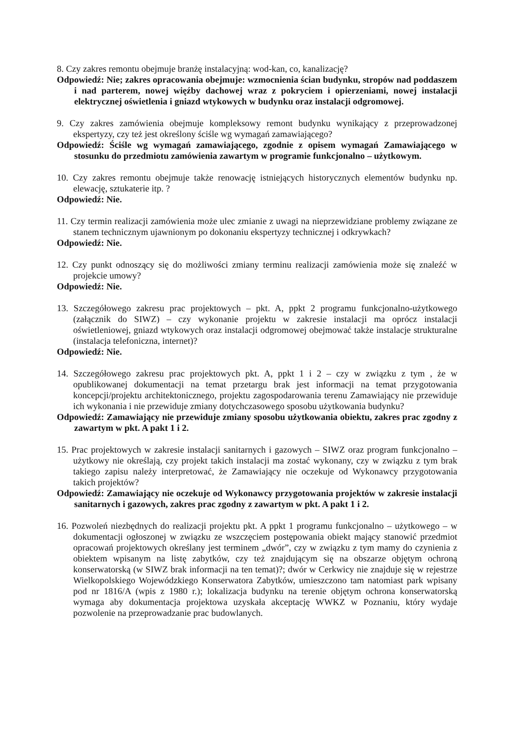8. Czy zakres remontu obejmuje branżę instalacyjną: wod-kan, co, kanalizację?
Odpowiedź: Nie; zakres opracowania obejmuje: wzmocnienia ścian budynku, stropów nad poddaszem i nad parterem, nowej więźby dachowej wraz z pokryciem i opierzeniami, nowej instalacji elektrycznej oświetlenia i gniazd wtykowych w budynku oraz instalacji odgromowej.
9. Czy zakres zamówienia obejmuje kompleksowy remont budynku wynikający z przeprowadzonej ekspertyzy, czy też jest określony ściśle wg wymagań zamawiającego?
Odpowiedź: Ściśle wg wymagań zamawiającego, zgodnie z opisem wymagań Zamawiającego w stosunku do przedmiotu zamówienia zawartym w programie funkcjonalno – użytkowym.
10. Czy zakres remontu obejmuje także renowację istniejących historycznych elementów budynku np. elewację, sztukaterie itp. ?
Odpowiedź: Nie.
11. Czy termin realizacji zamówienia może ulec zmianie z uwagi na nieprzewidziane problemy związane ze stanem technicznym ujawnionym po dokonaniu ekspertyzy technicznej i odkrywkach?
Odpowiedź: Nie.
12. Czy punkt odnoszący się do możliwości zmiany terminu realizacji zamówienia może się znaleźć w projekcie umowy?
Odpowiedź: Nie.
13. Szczegółowego zakresu prac projektowych – pkt. A, ppkt 2 programu funkcjonalno-użytkowego (załącznik do SIWZ) – czy wykonanie projektu w zakresie instalacji ma oprócz instalacji oświetleniowej, gniazd wtykowych oraz instalacji odgromowej obejmować także instalacje strukturalne (instalacja telefoniczna, internet)?
Odpowiedź: Nie.
14. Szczegółowego zakresu prac projektowych pkt. A, ppkt 1 i 2 – czy w związku z tym , że w opublikowanej dokumentacji na temat przetargu brak jest informacji na temat przygotowania koncepcji/projektu architektonicznego, projektu zagospodarowania terenu Zamawiający nie przewiduje ich wykonania i nie przewiduje zmiany dotychczasowego sposobu użytkowania budynku?
Odpowiedź: Zamawiający nie przewiduje zmiany sposobu użytkowania obiektu, zakres prac zgodny z zawartym w pkt. A pakt 1 i 2.
15. Prac projektowych w zakresie instalacji sanitarnych i gazowych – SIWZ oraz program funkcjonalno – użytkowy nie określają, czy projekt takich instalacji ma zostać wykonany, czy w związku z tym brak takiego zapisu należy interpretować, że Zamawiający nie oczekuje od Wykonawcy przygotowania takich projektów?
Odpowiedź: Zamawiający nie oczekuje od Wykonawcy przygotowania projektów w zakresie instalacji sanitarnych i gazowych, zakres prac zgodny z zawartym w pkt. A pakt 1 i 2.
16. Pozwoleń niezbędnych do realizacji projektu pkt. A ppkt 1 programu funkcjonalno – użytkowego – w dokumentacji ogłoszonej w związku ze wszczęciem postępowania obiekt mający stanowić przedmiot opracowań projektowych określany jest terminem „dwór”, czy w związku z tym mamy do czynienia z obiektem wpisanym na listę zabytków, czy też znajdującym się na obszarze objętym ochroną konserwatorską (w SIWZ brak informacji na ten temat)?; dwór w Cerkwicy nie znajduje się w rejestrze Wielkopolskiego Wojewódzkiego Konserwatora Zabytków, umieszczono tam natomiast park wpisany pod nr 1816/A (wpis z 1980 r.); lokalizacja budynku na terenie objętym ochrona konserwatorską wymaga aby dokumentacja projektowa uzyskała akceptację WWKZ w Poznaniu, który wydaje pozwolenie na przeprowadzanie prac budowlanych.